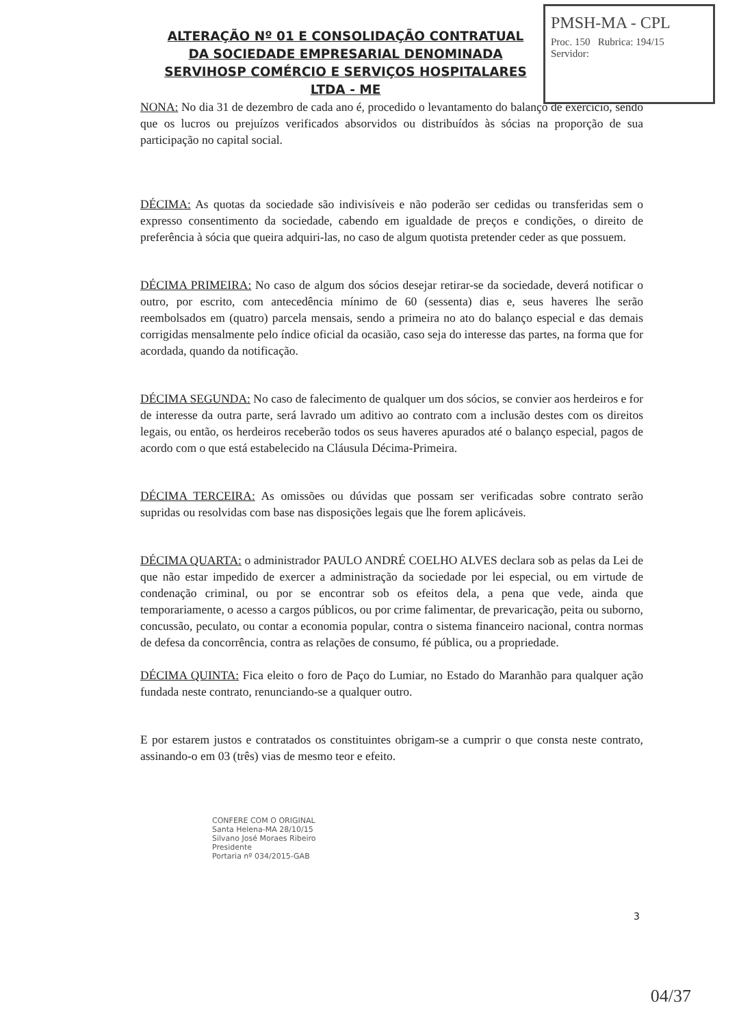PMSH-MA - CPL
Proc. 150 Rubrica: 194/15 Servidor:
ALTERAÇÃO Nº 01 E CONSOLIDAÇÃO CONTRATUAL DA SOCIEDADE EMPRESARIAL DENOMINADA SERVIHOSP COMÉRCIO E SERVIÇOS HOSPITALARES LTDA - ME
NONA: No dia 31 de dezembro de cada ano é, procedido o levantamento do balanço de exercício, sendo que os lucros ou prejuízos verificados absorvidos ou distribuídos às sócias na proporção de sua participação no capital social.
DÉCIMA: As quotas da sociedade são indivisíveis e não poderão ser cedidas ou transferidas sem o expresso consentimento da sociedade, cabendo em igualdade de preços e condições, o direito de preferência à sócia que queira adquiri-las, no caso de algum quotista pretender ceder as que possuem.
DÉCIMA PRIMEIRA: No caso de algum dos sócios desejar retirar-se da sociedade, deverá notificar o outro, por escrito, com antecedência mínimo de 60 (sessenta) dias e, seus haveres lhe serão reembolsados em (quatro) parcela mensais, sendo a primeira no ato do balanço especial e das demais corrigidas mensalmente pelo índice oficial da ocasião, caso seja do interesse das partes, na forma que for acordada, quando da notificação.
DÉCIMA SEGUNDA: No caso de falecimento de qualquer um dos sócios, se convier aos herdeiros e for de interesse da outra parte, será lavrado um aditivo ao contrato com a inclusão destes com os direitos legais, ou então, os herdeiros receberão todos os seus haveres apurados até o balanço especial, pagos de acordo com o que está estabelecido na Cláusula Décima-Primeira.
DÉCIMA TERCEIRA: As omissões ou dúvidas que possam ser verificadas sobre contrato serão supridas ou resolvidas com base nas disposições legais que lhe forem aplicáveis.
DÉCIMA QUARTA: o administrador PAULO ANDRÉ COELHO ALVES declara sob as pelas da Lei de que não estar impedido de exercer a administração da sociedade por lei especial, ou em virtude de condenação criminal, ou por se encontrar sob os efeitos dela, a pena que vede, ainda que temporariamente, o acesso a cargos públicos, ou por crime falimentar, de prevaricação, peita ou suborno, concussão, peculato, ou contar a economia popular, contra o sistema financeiro nacional, contra normas de defesa da concorrência, contra as relações de consumo, fé pública, ou a propriedade.
DÉCIMA QUINTA: Fica eleito o foro de Paço do Lumiar, no Estado do Maranhão para qualquer ação fundada neste contrato, renunciando-se a qualquer outro.
E por estarem justos e contratados os constituintes obrigam-se a cumprir o que consta neste contrato, assinando-o em 03 (três) vias de mesmo teor e efeito.
CONFERE COM O ORIGINAL
Santa Helena-MA 28/10/15
Silvano José Moraes Ribeiro
Presidente
Portaria nº 034/2015-GAB
3
04/37